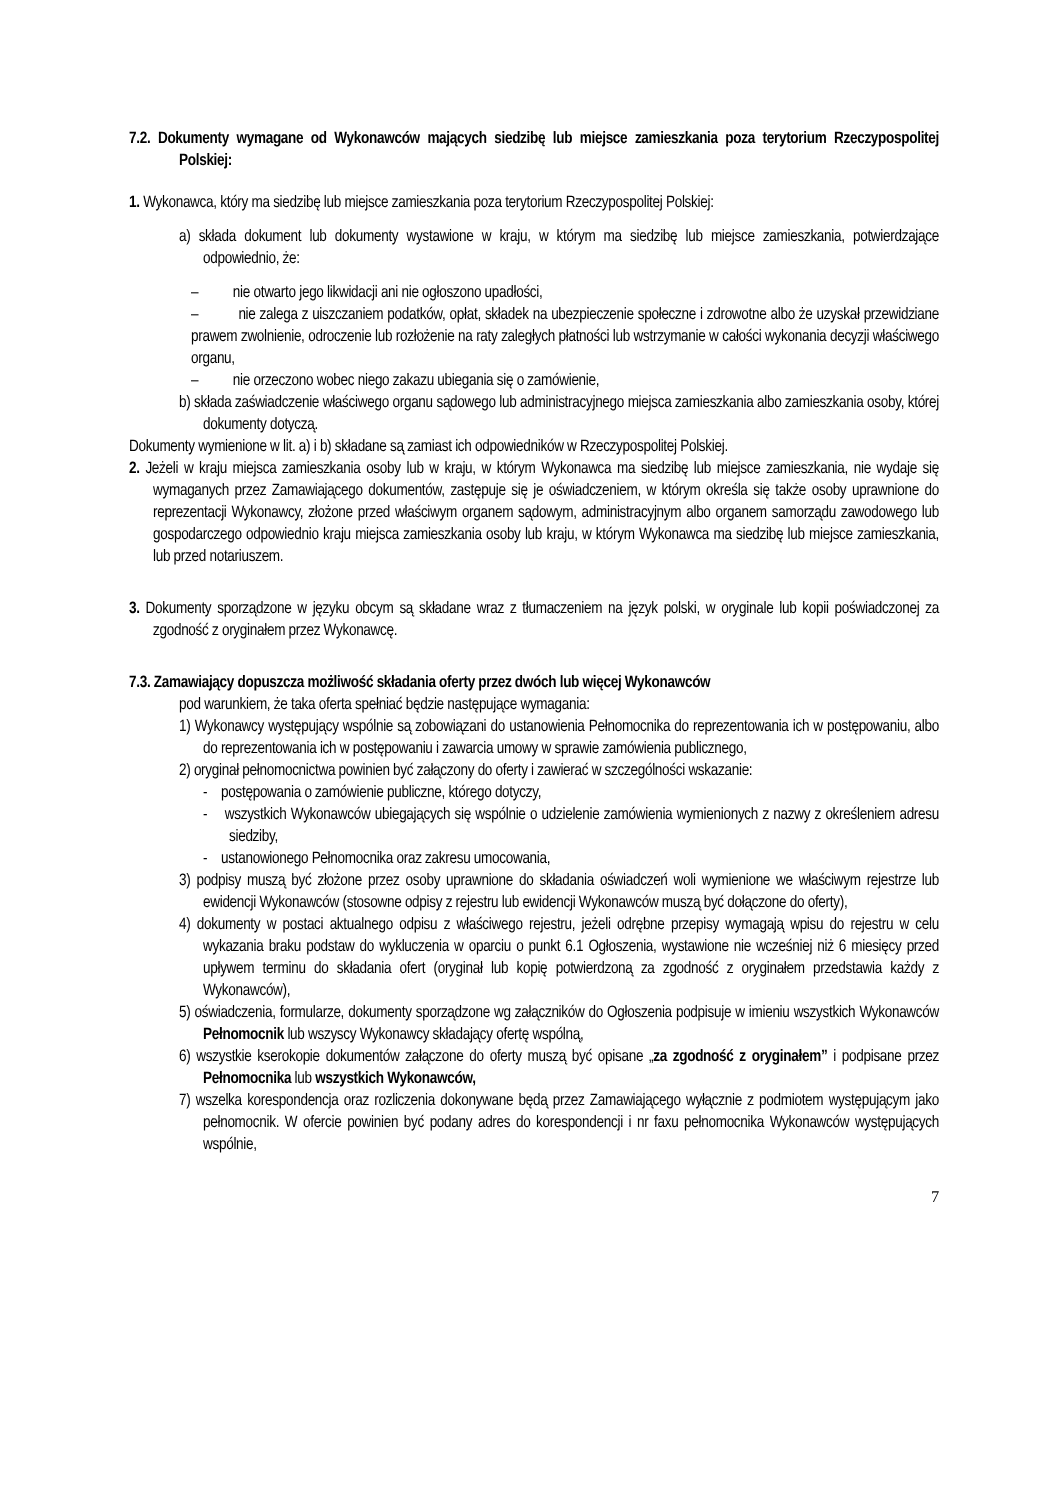7.2. Dokumenty wymagane od Wykonawców mających siedzibę lub miejsce zamieszkania poza terytorium Rzeczypospolitej Polskiej:
1. Wykonawca, który ma siedzibę lub miejsce zamieszkania poza terytorium Rzeczypospolitej Polskiej:
a) składa dokument lub dokumenty wystawione w kraju, w którym ma siedzibę lub miejsce zamieszkania, potwierdzające odpowiednio, że:
– nie otwarto jego likwidacji ani nie ogłoszono upadłości,
– nie zalega z uiszczaniem podatków, opłat, składek na ubezpieczenie społeczne i zdrowotne albo że uzyskał przewidziane prawem zwolnienie, odroczenie lub rozłożenie na raty zaległych płatności lub wstrzymanie w całości wykonania decyzji właściwego organu,
– nie orzeczono wobec niego zakazu ubiegania się o zamówienie,
b) składa zaświadczenie właściwego organu sądowego lub administracyjnego miejsca zamieszkania albo zamieszkania osoby, której dokumenty dotyczą.
Dokumenty wymienione w lit. a) i b) składane są zamiast ich odpowiedników w Rzeczypospolitej Polskiej.
2. Jeżeli w kraju miejsca zamieszkania osoby lub w kraju, w którym Wykonawca ma siedzibę lub miejsce zamieszkania, nie wydaje się wymaganych przez Zamawiającego dokumentów, zastępuje się je oświadczeniem, w którym określa się także osoby uprawnione do reprezentacji Wykonawcy, złożone przed właściwym organem sądowym, administracyjnym albo organem samorządu zawodowego lub gospodarczego odpowiednio kraju miejsca zamieszkania osoby lub kraju, w którym Wykonawca ma siedzibę lub miejsce zamieszkania, lub przed notariuszem.
3. Dokumenty sporządzone w języku obcym są składane wraz z tłumaczeniem na język polski, w oryginale lub kopii poświadczonej za zgodność z oryginałem przez Wykonawcę.
7.3. Zamawiający dopuszcza możliwość składania oferty przez dwóch lub więcej Wykonawców
pod warunkiem, że taka oferta spełniać będzie następujące wymagania:
1) Wykonawcy występujący wspólnie są zobowiązani do ustanowienia Pełnomocnika do reprezentowania ich w postępowaniu, albo do reprezentowania ich w postępowaniu i zawarcia umowy w sprawie zamówienia publicznego,
2) oryginał pełnomocnictwa powinien być załączony do oferty i zawierać w szczególności wskazanie:
- postępowania o zamówienie publiczne, którego dotyczy,
- wszystkich Wykonawców ubiegających się wspólnie o udzielenie zamówienia wymienionych z nazwy z określeniem adresu siedziby,
- ustanowionego Pełnomocnika oraz zakresu umocowania,
3) podpisy muszą być złożone przez osoby uprawnione do składania oświadczeń woli wymienione we właściwym rejestrze lub ewidencji Wykonawców (stosowne odpisy z rejestru lub ewidencji Wykonawców muszą być dołączone do oferty),
4) dokumenty w postaci aktualnego odpisu z właściwego rejestru, jeżeli odrębne przepisy wymagają wpisu do rejestru w celu wykazania braku podstaw do wykluczenia w oparciu o punkt 6.1 Ogłoszenia, wystawione nie wcześniej niż 6 miesięcy przed upływem terminu do składania ofert (oryginał lub kopię potwierdzoną za zgodność z oryginałem przedstawia każdy z Wykonawców),
5) oświadczenia, formularze, dokumenty sporządzone wg załączników do Ogłoszenia podpisuje w imieniu wszystkich Wykonawców Pełnomocnik lub wszyscy Wykonawcy składający ofertę wspólną,
6) wszystkie kserokopie dokumentów załączone do oferty muszą być opisane „za zgodność z oryginałem” i podpisane przez Pełnomocnika lub wszystkich Wykonawców,
7) wszelka korespondencja oraz rozliczenia dokonywane będą przez Zamawiającego wyłącznie z podmiotem występującym jako pełnomocnik. W ofercie powinien być podany adres do korespondencji i nr faxu pełnomocnika Wykonawców występujących wspólnie,
7